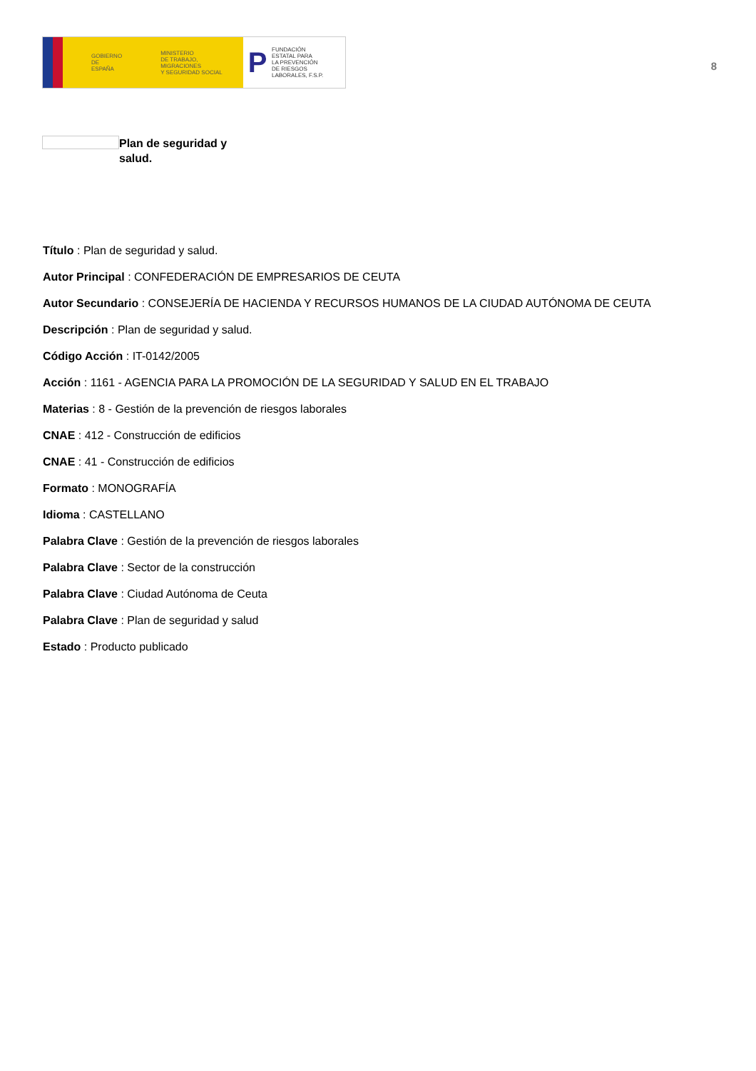GOBIERNO
DE ESPAÑA
MINISTERIO
DE TRABAJO, MIGRACIONES
Y SEGURIDAD SOCIAL
P
FUNDACIÓN
ESTATAL PARA
LA PREVENCIÓN
DE RIESGOS
LABORALES, F.S.P.
8
Plan de seguridad y salud.
Título : Plan de seguridad y salud.
Autor Principal : CONFEDERACIÓN DE EMPRESARIOS DE CEUTA
Autor Secundario : CONSEJERÍA DE HACIENDA Y RECURSOS HUMANOS DE LA CIUDAD AUTÓNOMA DE CEUTA
Descripción : Plan de seguridad y salud.
Código Acción : IT-0142/2005
Acción : 1161 - AGENCIA PARA LA PROMOCIÓN DE LA SEGURIDAD Y SALUD EN EL TRABAJO
Materias : 8 - Gestión de la prevención de riesgos laborales
CNAE : 412 - Construcción de edificios
CNAE : 41 - Construcción de edificios
Formato : MONOGRAFÍA
Idioma : CASTELLANO
Palabra Clave : Gestión de la prevención de riesgos laborales
Palabra Clave : Sector de la construcción
Palabra Clave : Ciudad Autónoma de Ceuta
Palabra Clave : Plan de seguridad y salud
Estado : Producto publicado